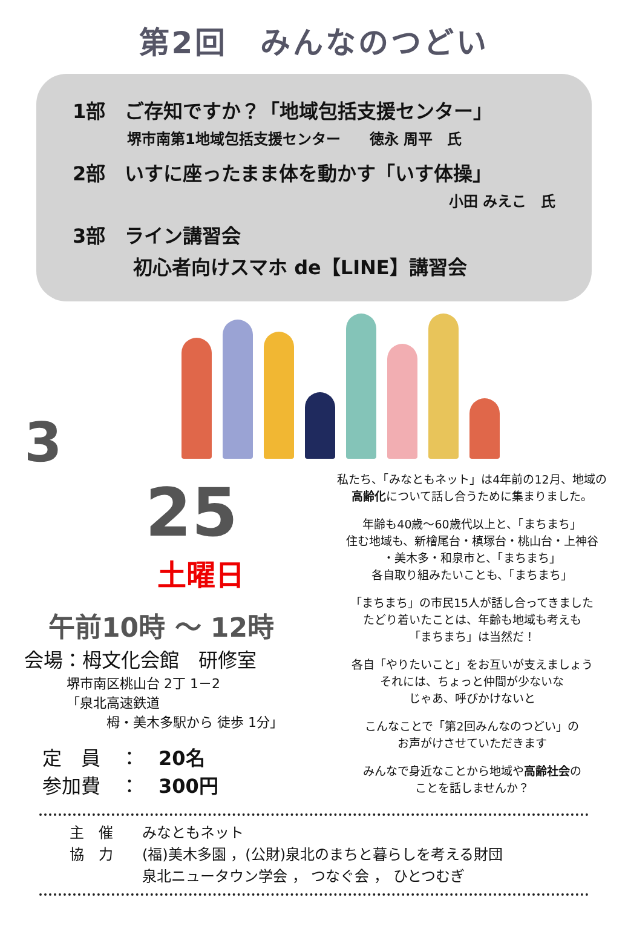第2回　みんなのつどい
1部　ご存知ですか？「地域包括支援センター」
堺市南第1地域包括支援センター　　徳永 周平　氏
2部　いすに座ったまま体を動かす「いす体操」
小田 みえこ　氏
3部　ライン講習会
初心者向けスマホ de【LINE】講習会
3
25
土曜日
午前10時 ～ 12時
会場：栂文化会館　研修室
堺市南区桃山台 2丁 1－2
「泉北高速鉄道
　　　栂・美木多駅から 徒歩 1分」
定　員　：　20名
参加費　：　300円
私たち、「みなともネット」は4年前の12月、地域の
高齢化について話し合うために集まりました。
年齢も40歳～60歳代以上と、「まちまち」
住む地域も、新檜尾台・槙塚台・桃山台・上神谷
・美木多・和泉市と、「まちまち」
各自取り組みたいことも、「まちまち」
「まちまち」の市民15人が話し合ってきました
たどり着いたことは、年齢も地域も考えも
「まちまち」は当然だ！
各自「やりたいこと」をお互いが支えましょう
それには、ちょっと仲間が少ないな
じゃあ、呼びかけないと
こんなことで「第2回みんなのつどい」の
お声がけさせていただきます
みんなで身近なことから地域や高齢社会の
ことを話しませんか？
主　催　　みなともネット
協　力　　(福)美木多園 ，(公財)泉北のまちと暮らしを考える財団
　　　　　泉北ニュータウン学会 ， つなぐ会 ， ひとつむぎ